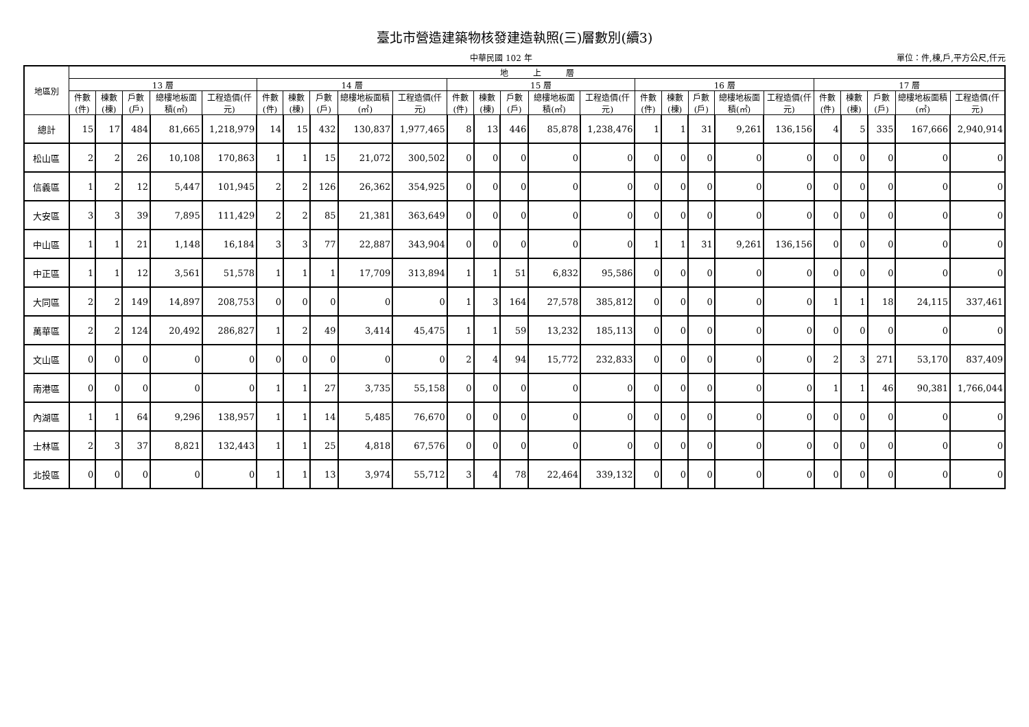臺北市營造建築物核發建造執照(三)層數別(續3)
中華民國 102 年 單位：件,棟,戶,平方公尺,仟元
| 地區別 | 地 上 層 | | | | | | | | | | | | | | | | | | | | | | | | |
| --- | --- | --- | --- | --- | --- | --- | --- | --- | --- | --- | --- | --- | --- | --- | --- | --- | --- | --- | --- | --- | --- | --- | --- | --- | --- |
| | 13 層 | | | | | 14 層 | | | | | 15 層 | | | | | 16 層 | | | | | 17 層 | | | | |
| | 件數(件) | 棟數(棟) | 戶數(戶) | 總樓地板面積(㎡) | 工程造價(仟元) | 件數(件) | 棟數(棟) | 戶數(戶) | 總樓地板面積(㎡) | 工程造價(仟元) | 件數(件) | 棟數(棟) | 戶數(戶) | 總樓地板面積(㎡) | 工程造價(仟元) | 件數(件) | 棟數(棟) | 戶數(戶) | 總樓地板面積(㎡) | 工程造價(仟元) | 件數(件) | 棟數(棟) | 戶數(戶) | 總樓地板面積(㎡) | 工程造價(仟元) |
| 總計 | 15 | 17 | 484 | 81,665 | 1,218,979 | 14 | 15 | 432 | 130,837 | 1,977,465 | 8 | 13 | 446 | 85,878 | 1,238,476 | 1 | 1 | 31 | 9,261 | 136,156 | 4 | 5 | 335 | 167,666 | 2,940,914 |
| 松山區 | 2 | 2 | 26 | 10,108 | 170,863 | 1 | 1 | 15 | 21,072 | 300,502 | 0 | 0 | 0 | 0 | 0 | 0 | 0 | 0 | 0 | 0 | 0 | 0 | 0 | 0 | 0 |
| 信義區 | 1 | 2 | 12 | 5,447 | 101,945 | 2 | 2 | 126 | 26,362 | 354,925 | 0 | 0 | 0 | 0 | 0 | 0 | 0 | 0 | 0 | 0 | 0 | 0 | 0 | 0 | 0 |
| 大安區 | 3 | 3 | 39 | 7,895 | 111,429 | 2 | 2 | 85 | 21,381 | 363,649 | 0 | 0 | 0 | 0 | 0 | 0 | 0 | 0 | 0 | 0 | 0 | 0 | 0 | 0 | 0 |
| 中山區 | 1 | 1 | 21 | 1,148 | 16,184 | 3 | 3 | 77 | 22,887 | 343,904 | 0 | 0 | 0 | 0 | 0 | 1 | 1 | 31 | 9,261 | 136,156 | 0 | 0 | 0 | 0 | 0 |
| 中正區 | 1 | 1 | 12 | 3,561 | 51,578 | 1 | 1 | 1 | 17,709 | 313,894 | 1 | 1 | 51 | 6,832 | 95,586 | 0 | 0 | 0 | 0 | 0 | 0 | 0 | 0 | 0 | 0 |
| 大同區 | 2 | 2 | 149 | 14,897 | 208,753 | 0 | 0 | 0 | 0 | 0 | 1 | 3 | 164 | 27,578 | 385,812 | 0 | 0 | 0 | 0 | 0 | 1 | 1 | 18 | 24,115 | 337,461 |
| 萬華區 | 2 | 2 | 124 | 20,492 | 286,827 | 1 | 2 | 49 | 3,414 | 45,475 | 1 | 1 | 59 | 13,232 | 185,113 | 0 | 0 | 0 | 0 | 0 | 0 | 0 | 0 | 0 | 0 |
| 文山區 | 0 | 0 | 0 | 0 | 0 | 0 | 0 | 0 | 0 | 0 | 2 | 4 | 94 | 15,772 | 232,833 | 0 | 0 | 0 | 0 | 0 | 2 | 3 | 271 | 53,170 | 837,409 |
| 南港區 | 0 | 0 | 0 | 0 | 0 | 1 | 1 | 27 | 3,735 | 55,158 | 0 | 0 | 0 | 0 | 0 | 0 | 0 | 0 | 0 | 0 | 1 | 1 | 46 | 90,381 | 1,766,044 |
| 內湖區 | 1 | 1 | 64 | 9,296 | 138,957 | 1 | 1 | 14 | 5,485 | 76,670 | 0 | 0 | 0 | 0 | 0 | 0 | 0 | 0 | 0 | 0 | 0 | 0 | 0 | 0 | 0 |
| 士林區 | 2 | 3 | 37 | 8,821 | 132,443 | 1 | 1 | 25 | 4,818 | 67,576 | 0 | 0 | 0 | 0 | 0 | 0 | 0 | 0 | 0 | 0 | 0 | 0 | 0 | 0 | 0 |
| 北投區 | 0 | 0 | 0 | 0 | 0 | 1 | 1 | 13 | 3,974 | 55,712 | 3 | 4 | 78 | 22,464 | 339,132 | 0 | 0 | 0 | 0 | 0 | 0 | 0 | 0 | 0 | 0 |